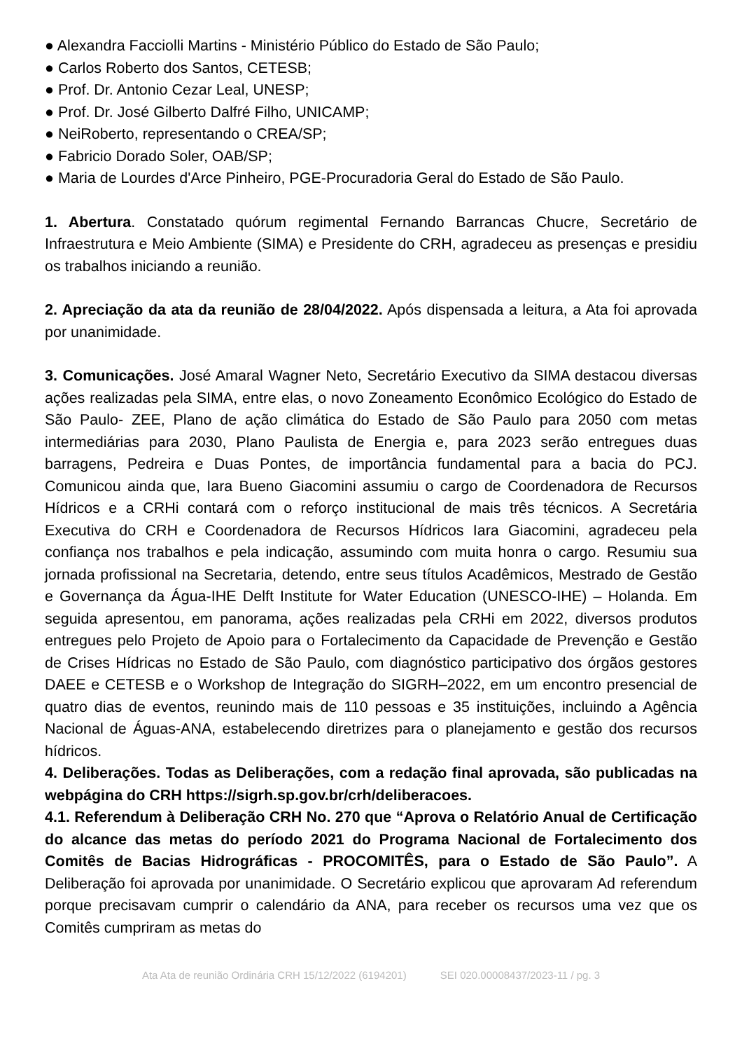● Alexandra Facciolli Martins - Ministério Público do Estado de São Paulo;
● Carlos Roberto dos Santos, CETESB;
● Prof. Dr. Antonio Cezar Leal, UNESP;
● Prof. Dr. José Gilberto Dalfré Filho, UNICAMP;
● NeiRoberto, representando o CREA/SP;
● Fabricio Dorado Soler, OAB/SP;
● Maria de Lourdes d'Arce Pinheiro, PGE-Procuradoria Geral do Estado de São Paulo.
1. Abertura. Constatado quórum regimental Fernando Barrancas Chucre, Secretário de Infraestrutura e Meio Ambiente (SIMA) e Presidente do CRH, agradeceu as presenças e presidiu os trabalhos iniciando a reunião.
2. Apreciação da ata da reunião de 28/04/2022. Após dispensada a leitura, a Ata foi aprovada por unanimidade.
3. Comunicações. José Amaral Wagner Neto, Secretário Executivo da SIMA destacou diversas ações realizadas pela SIMA, entre elas, o novo Zoneamento Econômico Ecológico do Estado de São Paulo- ZEE, Plano de ação climática do Estado de São Paulo para 2050 com metas intermediárias para 2030, Plano Paulista de Energia e, para 2023 serão entregues duas barragens, Pedreira e Duas Pontes, de importância fundamental para a bacia do PCJ. Comunicou ainda que, Iara Bueno Giacomini assumiu o cargo de Coordenadora de Recursos Hídricos e a CRHi contará com o reforço institucional de mais três técnicos. A Secretária Executiva do CRH e Coordenadora de Recursos Hídricos Iara Giacomini, agradeceu pela confiança nos trabalhos e pela indicação, assumindo com muita honra o cargo. Resumiu sua jornada profissional na Secretaria, detendo, entre seus títulos Acadêmicos, Mestrado de Gestão e Governança da Água-IHE Delft Institute for Water Education (UNESCO-IHE) – Holanda. Em seguida apresentou, em panorama, ações realizadas pela CRHi em 2022, diversos produtos entregues pelo Projeto de Apoio para o Fortalecimento da Capacidade de Prevenção e Gestão de Crises Hídricas no Estado de São Paulo, com diagnóstico participativo dos órgãos gestores DAEE e CETESB e o Workshop de Integração do SIGRH–2022, em um encontro presencial de quatro dias de eventos, reunindo mais de 110 pessoas e 35 instituições, incluindo a Agência Nacional de Águas-ANA, estabelecendo diretrizes para o planejamento e gestão dos recursos hídricos.
4. Deliberações. Todas as Deliberações, com a redação final aprovada, são publicadas na webpágina do CRH https://sigrh.sp.gov.br/crh/deliberacoes.
4.1. Referendum à Deliberação CRH No. 270 que “Aprova o Relatório Anual de Certificação do alcance das metas do período 2021 do Programa Nacional de Fortalecimento dos Comitês de Bacias Hidrográficas - PROCOMITÊS, para o Estado de São Paulo”. A Deliberação foi aprovada por unanimidade. O Secretário explicou que aprovaram Ad referendum porque precisavam cumprir o calendário da ANA, para receber os recursos uma vez que os Comitês cumpriram as metas do
Ata Ata de reunião Ordinária CRH 15/12/2022 (6194201) SEI 020.00008437/2023-11 / pg. 3